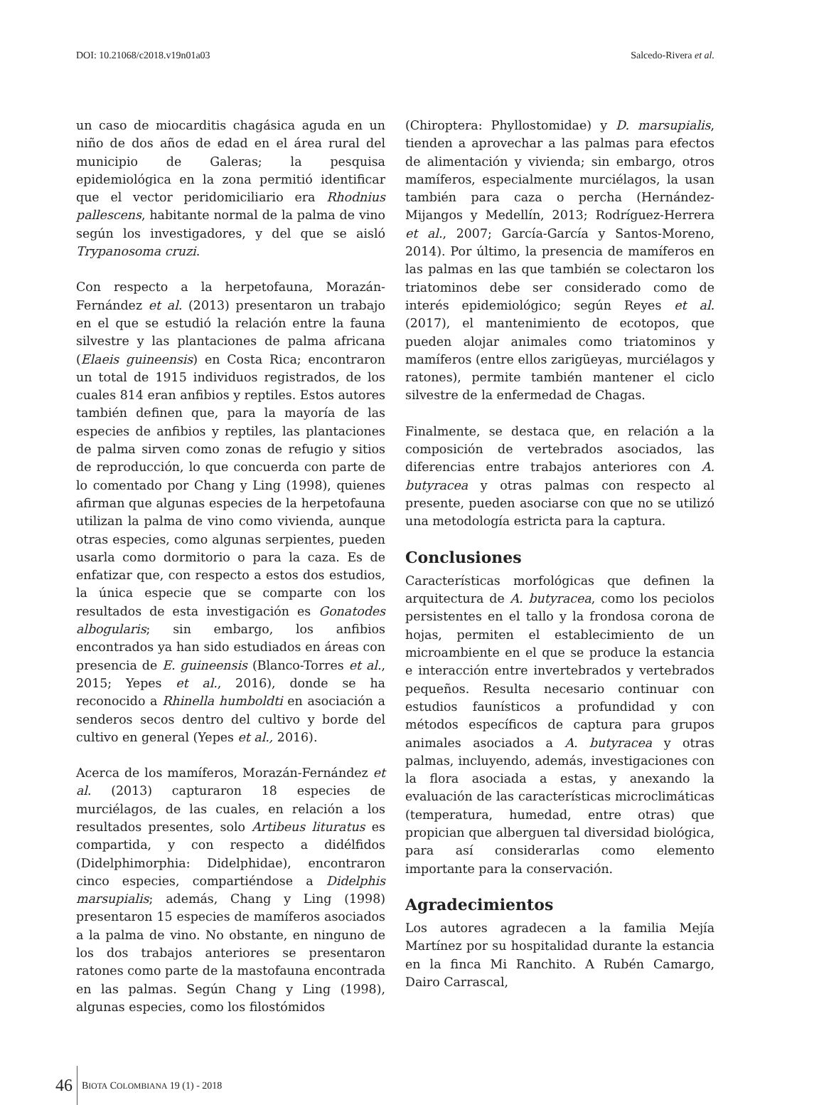DOI: 10.21068/c2018.v19n01a03 Salcedo-Rivera et al.
un caso de miocarditis chagásica aguda en un niño de dos años de edad en el área rural del municipio de Galeras; la pesquisa epidemiológica en la zona permitió identificar que el vector peridomiciliario era Rhodnius pallescens, habitante normal de la palma de vino según los investigadores, y del que se aisló Trypanosoma cruzi.
Con respecto a la herpetofauna, Morazán-Fernández et al. (2013) presentaron un trabajo en el que se estudió la relación entre la fauna silvestre y las plantaciones de palma africana (Elaeis guineensis) en Costa Rica; encontraron un total de 1915 individuos registrados, de los cuales 814 eran anfibios y reptiles. Estos autores también definen que, para la mayoría de las especies de anfibios y reptiles, las plantaciones de palma sirven como zonas de refugio y sitios de reproducción, lo que concuerda con parte de lo comentado por Chang y Ling (1998), quienes afirman que algunas especies de la herpetofauna utilizan la palma de vino como vivienda, aunque otras especies, como algunas serpientes, pueden usarla como dormitorio o para la caza. Es de enfatizar que, con respecto a estos dos estudios, la única especie que se comparte con los resultados de esta investigación es Gonatodes albogularis; sin embargo, los anfibios encontrados ya han sido estudiados en áreas con presencia de E. guineensis (Blanco-Torres et al., 2015; Yepes et al., 2016), donde se ha reconocido a Rhinella humboldti en asociación a senderos secos dentro del cultivo y borde del cultivo en general (Yepes et al., 2016).
Acerca de los mamíferos, Morazán-Fernández et al. (2013) capturaron 18 especies de murciélagos, de las cuales, en relación a los resultados presentes, solo Artibeus lituratus es compartida, y con respecto a didélfidos (Didelphimorphia: Didelphidae), encontraron cinco especies, compartiéndose a Didelphis marsupialis; además, Chang y Ling (1998) presentaron 15 especies de mamíferos asociados a la palma de vino. No obstante, en ninguno de los dos trabajos anteriores se presentaron ratones como parte de la mastofauna encontrada en las palmas. Según Chang y Ling (1998), algunas especies, como los filostómidos
(Chiroptera: Phyllostomidae) y D. marsupialis, tienden a aprovechar a las palmas para efectos de alimentación y vivienda; sin embargo, otros mamíferos, especialmente murciélagos, la usan también para caza o percha (Hernández-Mijangos y Medellín, 2013; Rodríguez-Herrera et al., 2007; García-García y Santos-Moreno, 2014). Por último, la presencia de mamíferos en las palmas en las que también se colectaron los triatominos debe ser considerado como de interés epidemiológico; según Reyes et al. (2017), el mantenimiento de ecotopos, que pueden alojar animales como triatominos y mamíferos (entre ellos zarigüeyas, murciélagos y ratones), permite también mantener el ciclo silvestre de la enfermedad de Chagas.
Finalmente, se destaca que, en relación a la composición de vertebrados asociados, las diferencias entre trabajos anteriores con A. butyracea y otras palmas con respecto al presente, pueden asociarse con que no se utilizó una metodología estricta para la captura.
Conclusiones
Características morfológicas que definen la arquitectura de A. butyracea, como los peciolos persistentes en el tallo y la frondosa corona de hojas, permiten el establecimiento de un microambiente en el que se produce la estancia e interacción entre invertebrados y vertebrados pequeños. Resulta necesario continuar con estudios faunísticos a profundidad y con métodos específicos de captura para grupos animales asociados a A. butyracea y otras palmas, incluyendo, además, investigaciones con la flora asociada a estas, y anexando la evaluación de las características microclimáticas (temperatura, humedad, entre otras) que propician que alberguen tal diversidad biológica, para así considerarlas como elemento importante para la conservación.
Agradecimientos
Los autores agradecen a la familia Mejía Martínez por su hospitalidad durante la estancia en la finca Mi Ranchito. A Rubén Camargo, Dairo Carrascal,
46 BIOTA COLOMBIANA 19 (1) - 2018